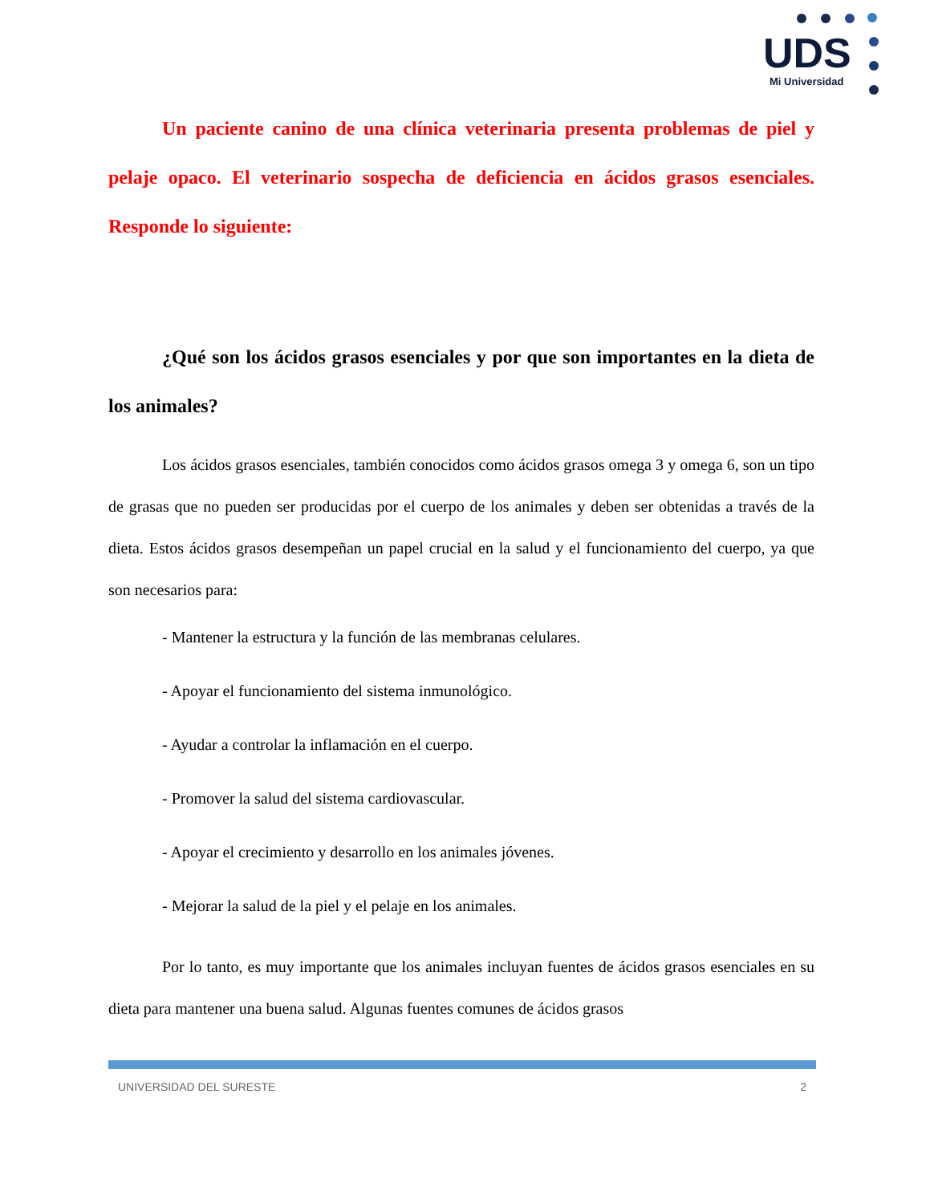UDS
Mi Universidad
Un paciente canino de una clínica veterinaria presenta problemas de piel y pelaje opaco. El veterinario sospecha de deficiencia en ácidos grasos esenciales. Responde lo siguiente:
¿Qué son los ácidos grasos esenciales y por que son importantes en la dieta de los animales?
Los ácidos grasos esenciales, también conocidos como ácidos grasos omega 3 y omega 6, son un tipo de grasas que no pueden ser producidas por el cuerpo de los animales y deben ser obtenidas a través de la dieta. Estos ácidos grasos desempeñan un papel crucial en la salud y el funcionamiento del cuerpo, ya que son necesarios para:
- Mantener la estructura y la función de las membranas celulares.
- Apoyar el funcionamiento del sistema inmunológico.
- Ayudar a controlar la inflamación en el cuerpo.
- Promover la salud del sistema cardiovascular.
- Apoyar el crecimiento y desarrollo en los animales jóvenes.
- Mejorar la salud de la piel y el pelaje en los animales.
Por lo tanto, es muy importante que los animales incluyan fuentes de ácidos grasos esenciales en su dieta para mantener una buena salud. Algunas fuentes comunes de ácidos grasos
UNIVERSIDAD DEL SURESTE 2